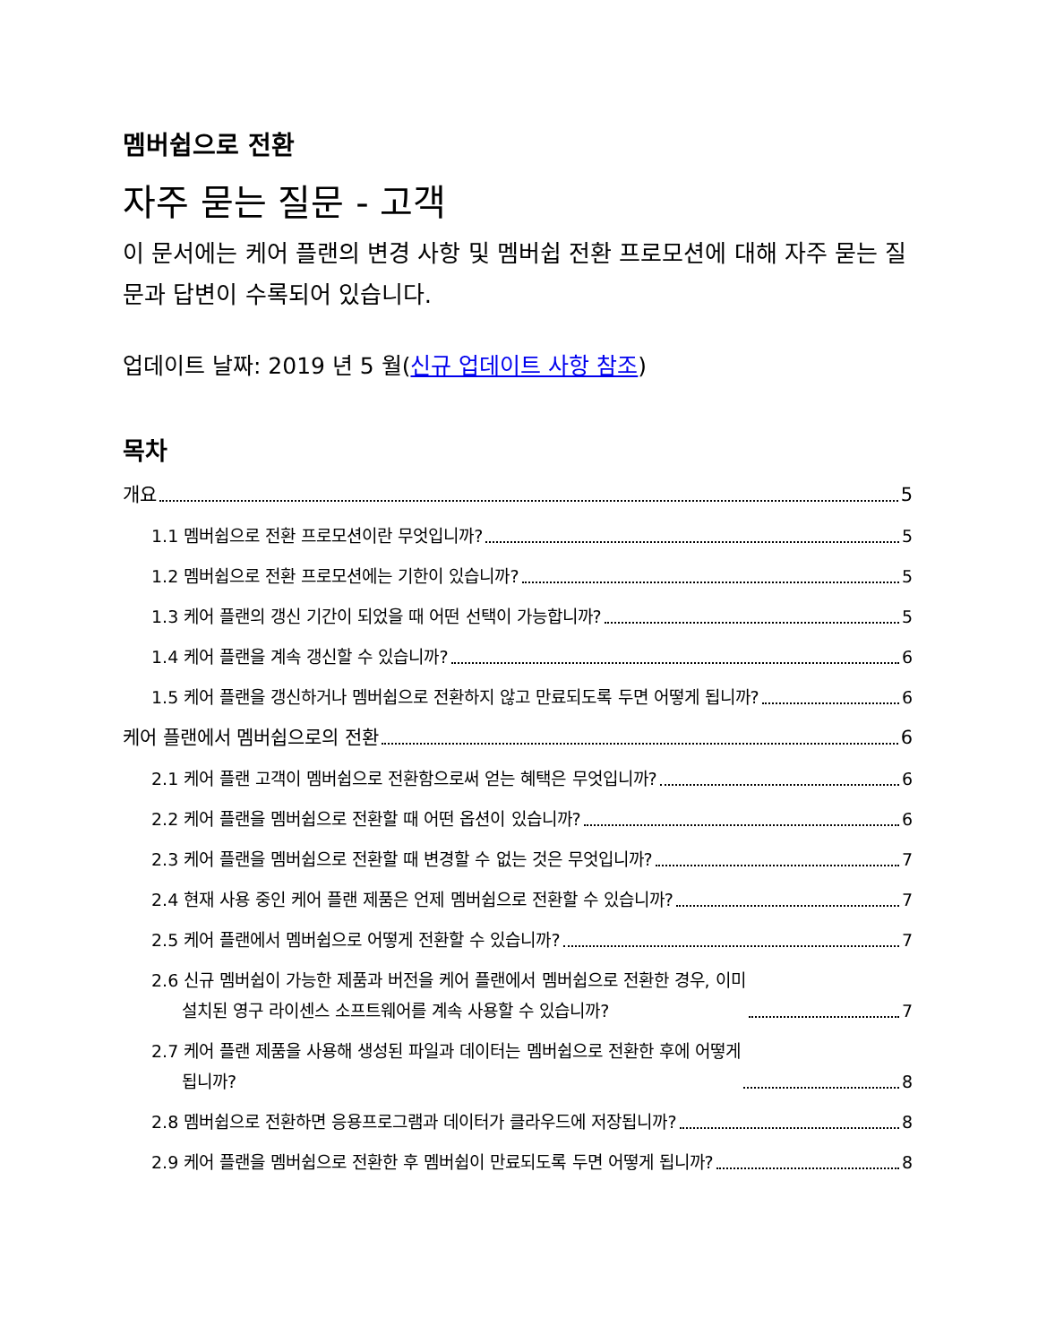멤버쉽으로 전환
자주 묻는 질문 - 고객
이 문서에는 케어 플랜의 변경 사항 및 멤버쉽 전환 프로모션에 대해 자주 묻는 질문과 답변이 수록되어 있습니다.
업데이트 날짜: 2019 년 5 월(신규 업데이트 사항 참조)
목차
개요 5
1.1 멤버쉽으로 전환 프로모션이란 무엇입니까? 5
1.2 멤버쉽으로 전환 프로모션에는 기한이 있습니까? 5
1.3 케어 플랜의 갱신 기간이 되었을 때 어떤 선택이 가능합니까? 5
1.4 케어 플랜을 계속 갱신할 수 있습니까? 6
1.5 케어 플랜을 갱신하거나 멤버쉽으로 전환하지 않고 만료되도록 두면 어떻게 됩니까? 6
케어 플랜에서 멤버쉽으로의 전환 6
2.1 케어 플랜 고객이 멤버쉽으로 전환함으로써 얻는 혜택은 무엇입니까? 6
2.2 케어 플랜을 멤버쉽으로 전환할 때 어떤 옵션이 있습니까? 6
2.3 케어 플랜을 멤버쉽으로 전환할 때 변경할 수 없는 것은 무엇입니까? 7
2.4 현재 사용 중인 케어 플랜 제품은 언제 멤버쉽으로 전환할 수 있습니까? 7
2.5 케어 플랜에서 멤버쉽으로 어떻게 전환할 수 있습니까? 7
2.6 신규 멤버쉽이 가능한 제품과 버전을 케어 플랜에서 멤버쉽으로 전환한 경우, 이미
설치된 영구 라이센스 소프트웨어를 계속 사용할 수 있습니까? 7
2.7 케어 플랜 제품을 사용해 생성된 파일과 데이터는 멤버쉽으로 전환한 후에 어떻게
됩니까? 8
2.8 멤버쉽으로 전환하면 응용프로그램과 데이터가 클라우드에 저장됩니까? 8
2.9 케어 플랜을 멤버쉽으로 전환한 후 멤버쉽이 만료되도록 두면 어떻게 됩니까? 8